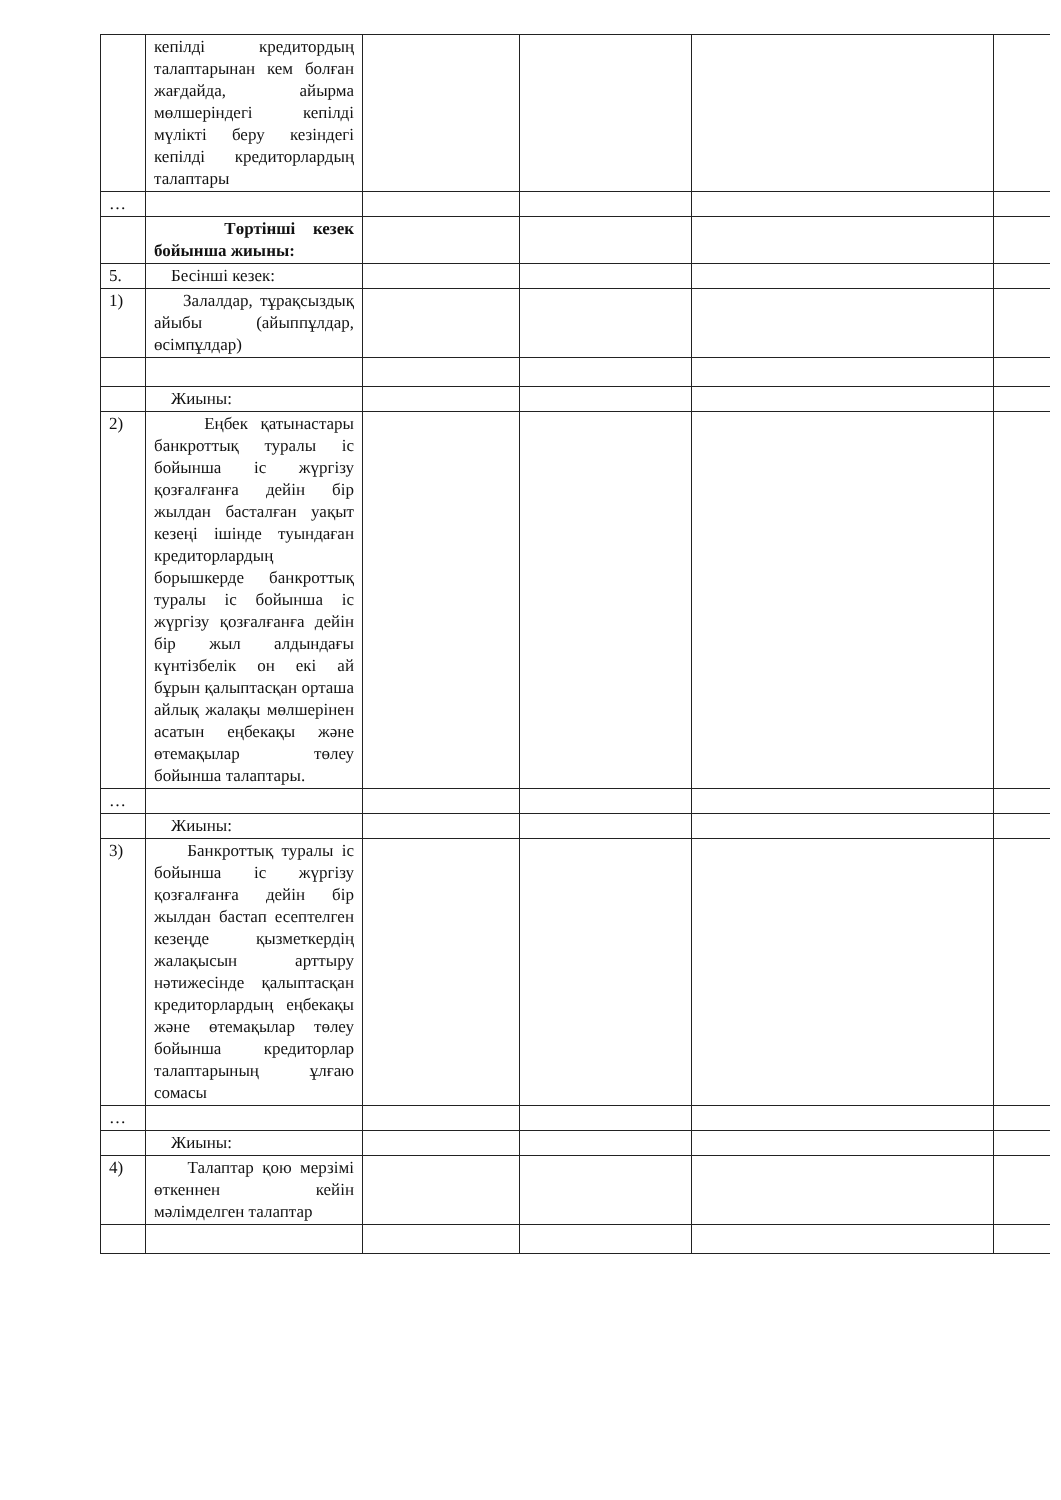| | кепілді кредитордың талаптарынан кем болған жағдайда, айырма мөлшеріндегі кепілді мүлікті беру кезіндегі кепілді кредиторлардың талаптары | | | | |
| … | | | | | |
| | Төртінші кезек бойынша жиыны: | | | | |
| 5. | Бесінші кезек: | | | | |
| 1) | Залалдар, тұрақсыздық айыбы (айыппұлдар, өсімпұлдар) | | | | |
| | Жиыны: | | | | |
| 2) | Еңбек қатынастары банкроттық туралы іс бойынша іс жүргізу қозғалғанға дейін бір жылдан басталған уақыт кезеңі ішінде туындаған кредиторлардың борышкерде банкроттық туралы іс бойынша іс жүргізу қозғалғанға дейін бір жыл алдындағы күнтізбелік он екі ай бұрын қалыптасқан орташа айлық жалақы мөлшерінен асатын еңбекақы және өтемақылар төлеу бойынша талаптары. | | | | |
| … | | | | | |
| | Жиыны: | | | | |
| 3) | Банкроттық туралы іс бойынша іс жүргізу қозғалғанға дейін бір жылдан бастап есептелген кезеңде қызметкердің жалақысын арттыру нәтижесінде қалыптасқан кредиторлардың еңбекақы және өтемақылар төлеу бойынша кредиторлар талаптарының ұлғаю сомасы | | | | |
| … | | | | | |
| | Жиыны: | | | | |
| 4) | Талаптар қою мерзімі өткеннен кейін мәлімделген талаптар | | | | |